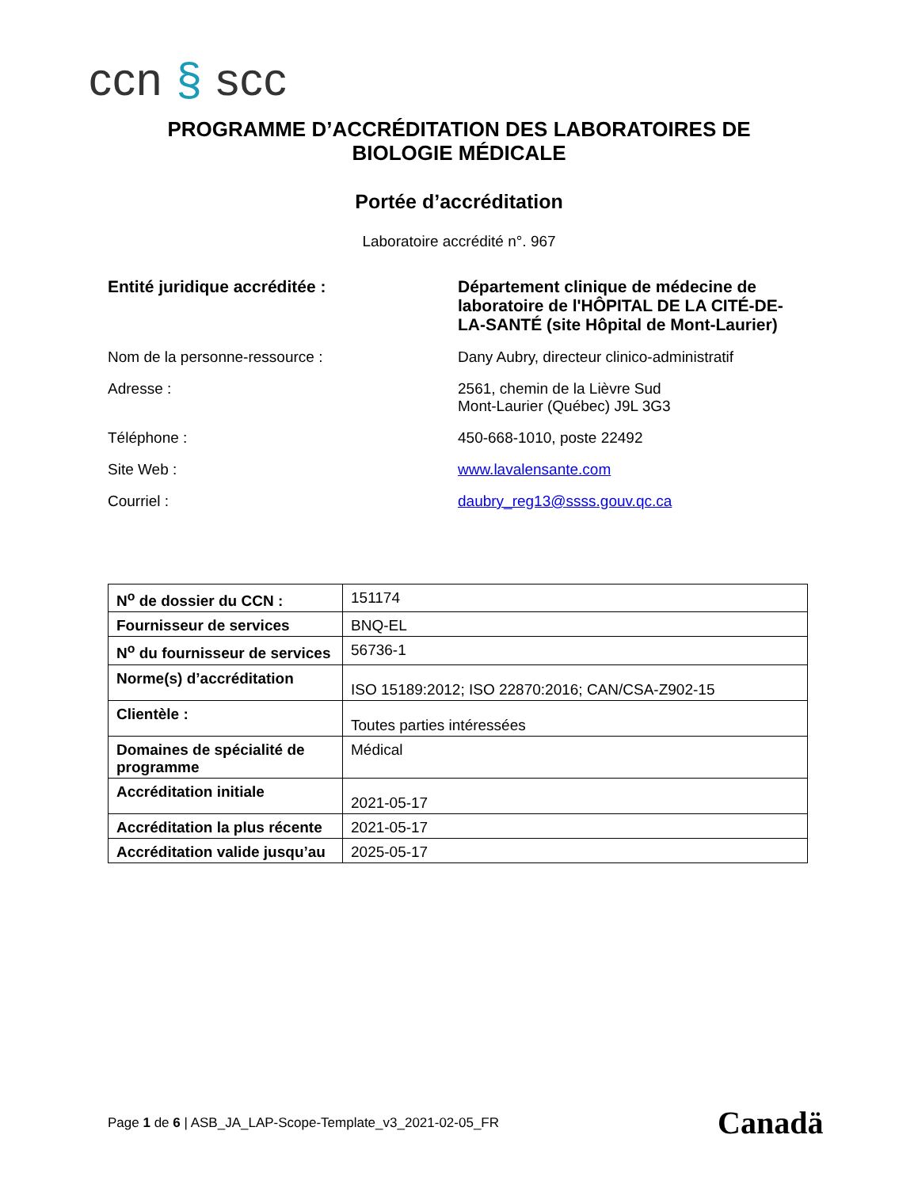ccn § scc
PROGRAMME D’ACCRÉDITATION DES LABORATOIRES DE
BIOLOGIE MÉDICALE
Portée d’accréditation
Laboratoire accrédité n°. 967
Entité juridique accréditée : Département clinique de médecine de laboratoire de l'HÔPITAL DE LA CITÉ-DE-LA-SANTÉ (site Hôpital de Mont-Laurier)
Nom de la personne-ressource : Dany Aubry, directeur clinico-administratif
Adresse : 2561, chemin de la Lièvre Sud
Mont-Laurier (Québec) J9L 3G3
Téléphone : 450-668-1010, poste 22492
Site Web : www.lavalensante.com
Courriel : daubry_reg13@ssss.gouv.qc.ca
| N<sup>o</sup> de dossier du CCN : | 151174 |
| Fournisseur de services | BNQ-EL |
| N<sup>o</sup> du fournisseur de services | 56736-1 |
| Norme(s) d’accréditation | ISO 15189:2012; ISO 22870:2016; CAN/CSA-Z902-15 |
| Clientèle : | Toutes parties intéressées |
| Domaines de spécialité de programme | Médical |
| Accréditation initiale | 2021-05-17 |
| Accréditation la plus récente | 2021-05-17 |
| Accréditation valide jusqu’au | 2025-05-17 |
Page 1 de 6 | ASB_JA_LAP-Scope-Template_v3_2021-02-05_FR
Canadä